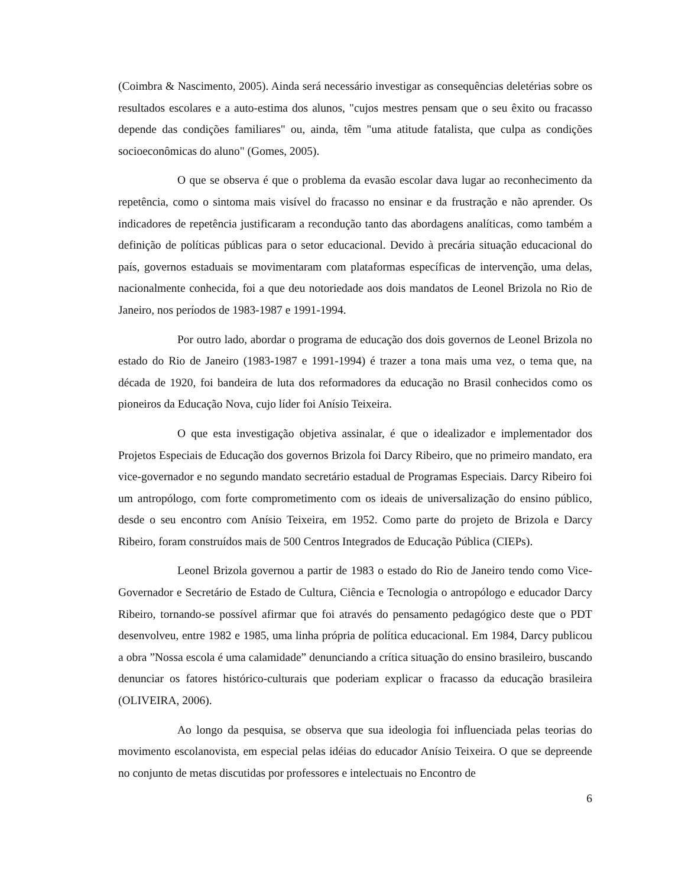(Coimbra & Nascimento, 2005). Ainda será necessário investigar as consequências deletérias sobre os resultados escolares e a auto-estima dos alunos, "cujos mestres pensam que o seu êxito ou fracasso depende das condições familiares" ou, ainda, têm "uma atitude fatalista, que culpa as condições socioeconômicas do aluno" (Gomes, 2005).
O que se observa é que o problema da evasão escolar dava lugar ao reconhecimento da repetência, como o sintoma mais visível do fracasso no ensinar e da frustração e não aprender. Os indicadores de repetência justificaram a recondução tanto das abordagens analíticas, como também a definição de políticas públicas para o setor educacional. Devido à precária situação educacional do país, governos estaduais se movimentaram com plataformas específicas de intervenção, uma delas, nacionalmente conhecida, foi a que deu notoriedade aos dois mandatos de Leonel Brizola no Rio de Janeiro, nos períodos de 1983-1987 e 1991-1994.
Por outro lado, abordar o programa de educação dos dois governos de Leonel Brizola no estado do Rio de Janeiro (1983-1987 e 1991-1994) é trazer a tona mais uma vez, o tema que, na década de 1920, foi bandeira de luta dos reformadores da educação no Brasil conhecidos como os pioneiros da Educação Nova, cujo líder foi Anísio Teixeira.
O que esta investigação objetiva assinalar, é que o idealizador e implementador dos Projetos Especiais de Educação dos governos Brizola foi Darcy Ribeiro, que no primeiro mandato, era vice-governador e no segundo mandato secretário estadual de Programas Especiais. Darcy Ribeiro foi um antropólogo, com forte comprometimento com os ideais de universalização do ensino público, desde o seu encontro com Anísio Teixeira, em 1952. Como parte do projeto de Brizola e Darcy Ribeiro, foram construídos mais de 500 Centros Integrados de Educação Pública (CIEPs).
Leonel Brizola governou a partir de 1983 o estado do Rio de Janeiro tendo como Vice-Governador e Secretário de Estado de Cultura, Ciência e Tecnologia o antropólogo e educador Darcy Ribeiro, tornando-se possível afirmar que foi através do pensamento pedagógico deste que o PDT desenvolveu, entre 1982 e 1985, uma linha própria de política educacional. Em 1984, Darcy publicou a obra ”Nossa escola é uma calamidade” denunciando a crítica situação do ensino brasileiro, buscando denunciar os fatores histórico-culturais que poderiam explicar o fracasso da educação brasileira (OLIVEIRA, 2006).
Ao longo da pesquisa, se observa que sua ideologia foi influenciada pelas teorias do movimento escolanovista, em especial pelas idéias do educador Anísio Teixeira. O que se depreende no conjunto de metas discutidas por professores e intelectuais no Encontro de
6